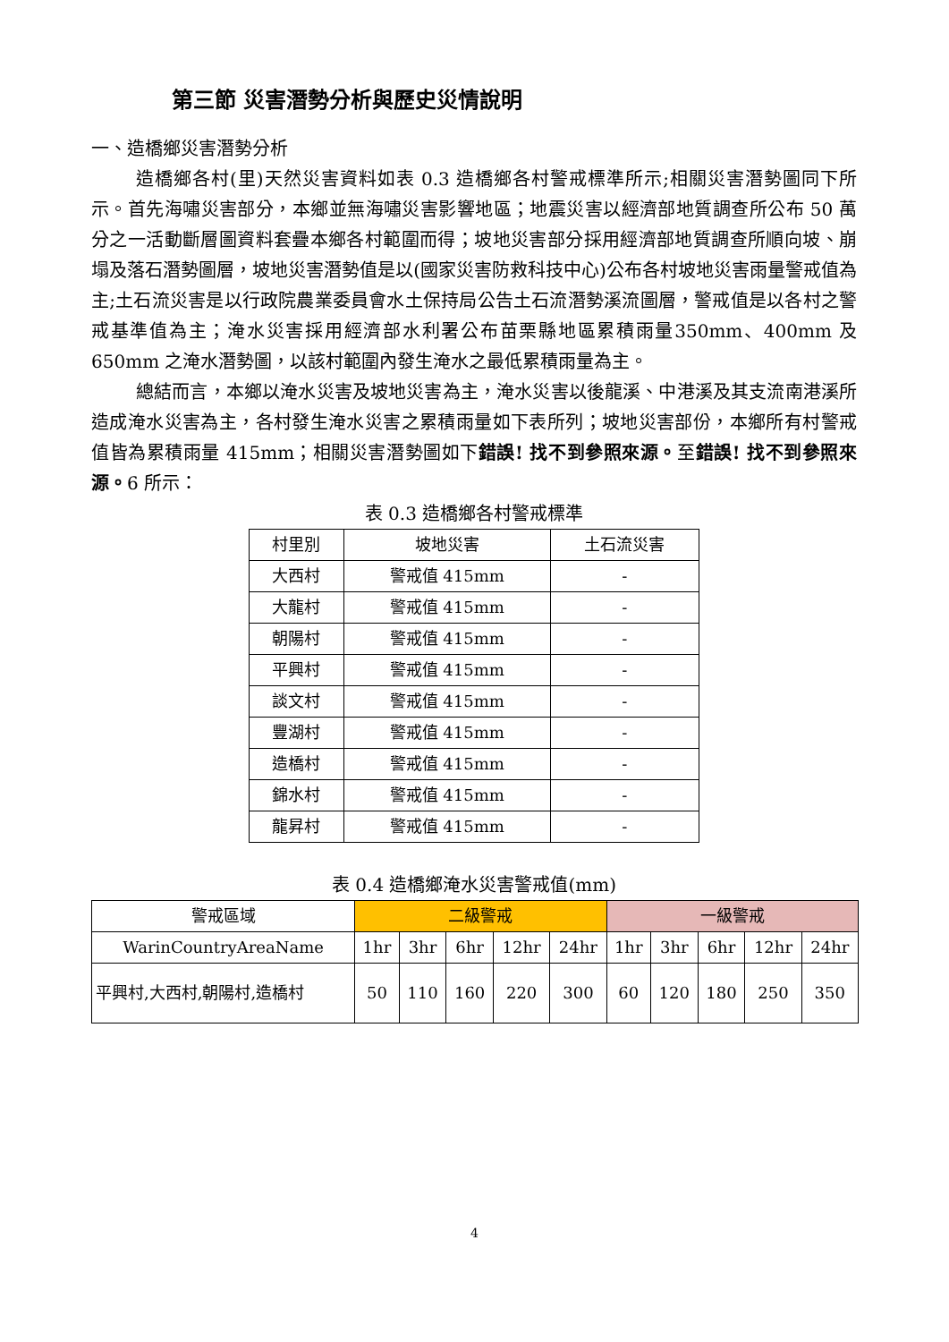第三節 災害潛勢分析與歷史災情說明
一、造橋鄉災害潛勢分析
造橋鄉各村(里)天然災害資料如表 0.3 造橋鄉各村警戒標準所示;相關災害潛勢圖同下所示。首先海嘯災害部分，本鄉並無海嘯災害影響地區；地震災害以經濟部地質調查所公布 50 萬分之一活動斷層圖資料套疊本鄉各村範圍而得；坡地災害部分採用經濟部地質調查所順向坡、崩塌及落石潛勢圖層，坡地災害潛勢值是以(國家災害防救科技中心)公布各村坡地災害雨量警戒值為主;土石流災害是以行政院農業委員會水土保持局公告土石流潛勢溪流圖層，警戒值是以各村之警戒基準值為主；淹水災害採用經濟部水利署公布苗栗縣地區累積雨量350mm、400mm 及 650mm 之淹水潛勢圖，以該村範圍內發生淹水之最低累積雨量為主。
總結而言，本鄉以淹水災害及坡地災害為主，淹水災害以後龍溪、中港溪及其支流南港溪所造成淹水災害為主，各村發生淹水災害之累積雨量如下表所列；坡地災害部份，本鄉所有村警戒值皆為累積雨量 415mm；相關災害潛勢圖如下錯誤! 找不到參照來源。至錯誤! 找不到參照來源。6 所示：
表 0.3 造橋鄉各村警戒標準
| 村里別 | 坡地災害 | 土石流災害 |
| 大西村 | 警戒值 415mm | - |
| 大龍村 | 警戒值 415mm | - |
| 朝陽村 | 警戒值 415mm | - |
| 平興村 | 警戒值 415mm | - |
| 談文村 | 警戒值 415mm | - |
| 豐湖村 | 警戒值 415mm | - |
| 造橋村 | 警戒值 415mm | - |
| 錦水村 | 警戒值 415mm | - |
| 龍昇村 | 警戒值 415mm | - |
表 0.4 造橋鄉淹水災害警戒值(mm)
| 警戒區域 | 二級警戒 | | | | | 一級警戒 | | | | |
| WarinCountryAreaName | 1hr | 3hr | 6hr | 12hr | 24hr | 1hr | 3hr | 6hr | 12hr | 24hr |
| 平興村,大西村,朝陽村,造橋村 | 50 | 110 | 160 | 220 | 300 | 60 | 120 | 180 | 250 | 350 |
4